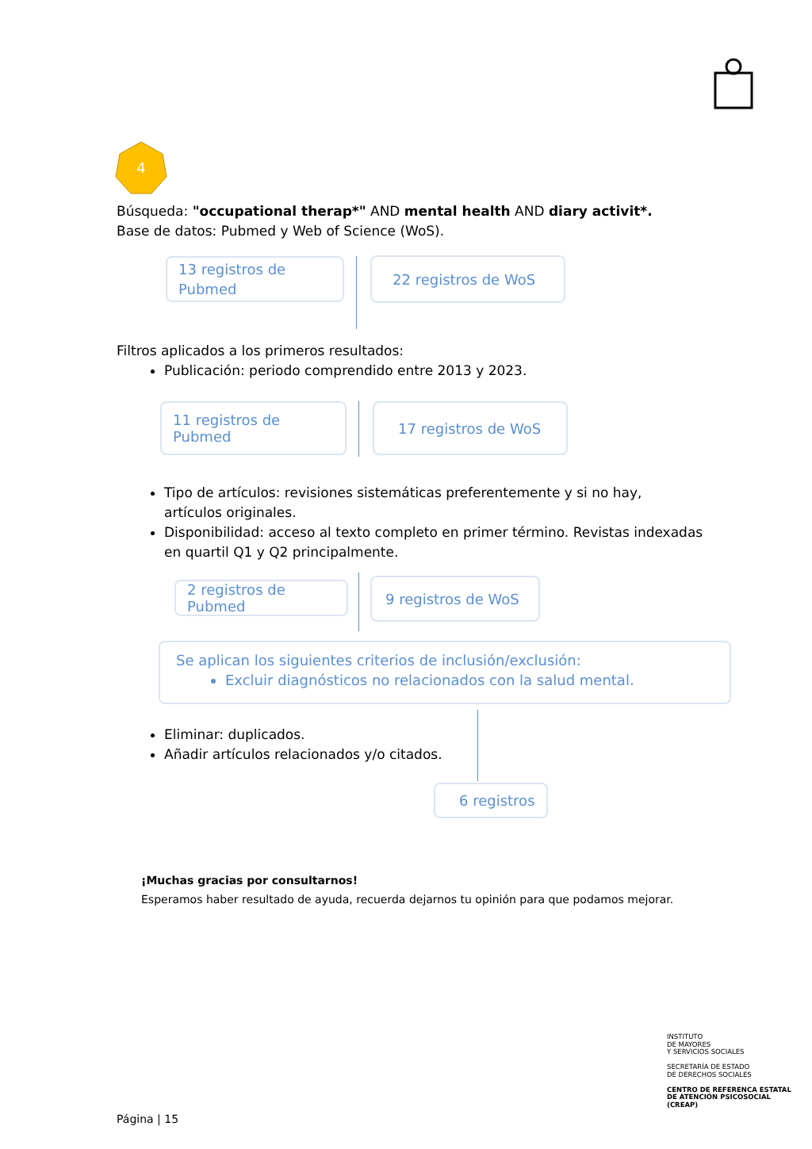4
Búsqueda: "occupational therap*" AND mental health AND diary activit*.
Base de datos: Pubmed y Web of Science (WoS).
13 registros de Pubmed
22 registros de WoS
Filtros aplicados a los primeros resultados:
Publicación: periodo comprendido entre 2013 y 2023.
11 registros de Pubmed
17 registros de WoS
Tipo de artículos: revisiones sistemáticas preferentemente y si no hay, artículos originales.
Disponibilidad: acceso al texto completo en primer término. Revistas indexadas en quartil Q1 y Q2 principalmente.
2 registros de Pubmed
9 registros de WoS
Se aplican los siguientes criterios de inclusión/exclusión:
Excluir diagnósticos no relacionados con la salud mental.
Eliminar: duplicados.
Añadir artículos relacionados y/o citados.
6 registros
¡Muchas gracias por consultarnos!
Esperamos haber resultado de ayuda, recuerda dejarnos tu opinión para que podamos mejorar.
INSTITUTO
DE MAYORES
Y SERVICIOS SOCIALES
SECRETARÍA DE ESTADO
DE DERECHOS SOCIALES
CENTRO DE REFERENCA ESTATAL
DE ATENCIÓN PSICOSOCIAL
(CREAP)
Página | 15